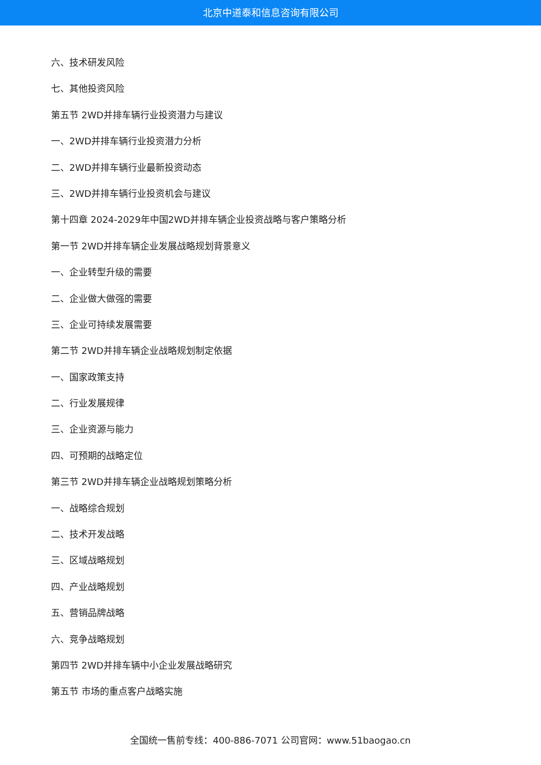北京中道泰和信息咨询有限公司
六、技术研发风险
七、其他投资风险
第五节 2WD并排车辆行业投资潜力与建议
一、2WD并排车辆行业投资潜力分析
二、2WD并排车辆行业最新投资动态
三、2WD并排车辆行业投资机会与建议
第十四章 2024-2029年中国2WD并排车辆企业投资战略与客户策略分析
第一节 2WD并排车辆企业发展战略规划背景意义
一、企业转型升级的需要
二、企业做大做强的需要
三、企业可持续发展需要
第二节 2WD并排车辆企业战略规划制定依据
一、国家政策支持
二、行业发展规律
三、企业资源与能力
四、可预期的战略定位
第三节 2WD并排车辆企业战略规划策略分析
一、战略综合规划
二、技术开发战略
三、区域战略规划
四、产业战略规划
五、营销品牌战略
六、竞争战略规划
第四节 2WD并排车辆中小企业发展战略研究
第五节 市场的重点客户战略实施
全国统一售前专线：400-886-7071 公司官网：www.51baogao.cn